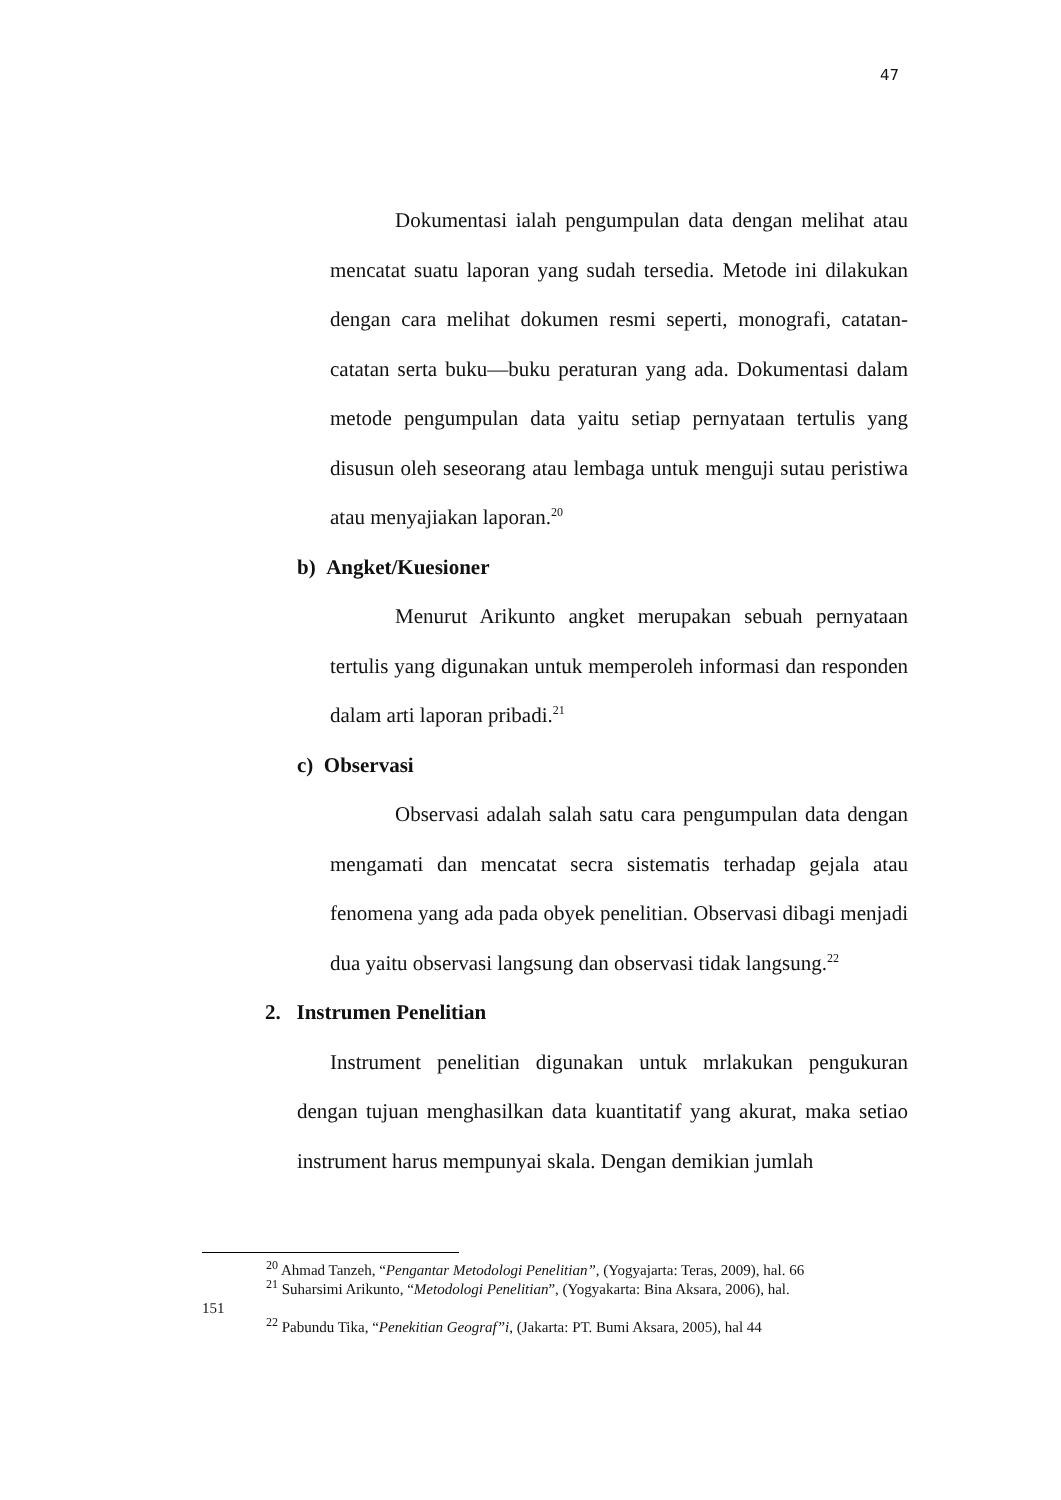47
Dokumentasi ialah pengumpulan data dengan melihat atau mencatat suatu laporan yang sudah tersedia. Metode ini dilakukan dengan cara melihat dokumen resmi seperti, monografi, catatan-catatan serta buku—buku peraturan yang ada. Dokumentasi dalam metode pengumpulan data yaitu setiap pernyataan tertulis yang disusun oleh seseorang atau lembaga untuk menguji sutau peristiwa atau menyajiakan laporan.<sup>20</sup>
b) Angket/Kuesioner
Menurut Arikunto angket merupakan sebuah pernyataan tertulis yang digunakan untuk memperoleh informasi dan responden dalam arti laporan pribadi.<sup>21</sup>
c) Observasi
Observasi adalah salah satu cara pengumpulan data dengan mengamati dan mencatat secra sistematis terhadap gejala atau fenomena yang ada pada obyek penelitian. Observasi dibagi menjadi dua yaitu observasi langsung dan observasi tidak langsung.<sup>22</sup>
2. Instrumen Penelitian
Instrument penelitian digunakan untuk mrlakukan pengukuran dengan tujuan menghasilkan data kuantitatif yang akurat, maka setiao instrument harus mempunyai skala. Dengan demikian jumlah
<sup>20</sup> Ahmad Tanzeh, “Pengantar Metodologi Penelitian”, (Yogyajarta: Teras, 2009), hal. 66
<sup>21</sup> Suharsimi Arikunto, “Metodologi Penelitian”, (Yogyakarta: Bina Aksara, 2006), hal.
151
<sup>22</sup> Pabundu Tika, “Penekitian Geograf”i, (Jakarta: PT. Bumi Aksara, 2005), hal 44